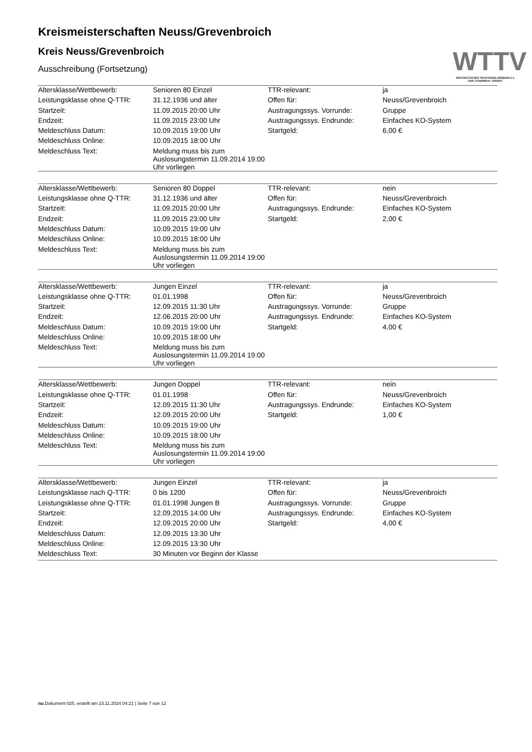WTTV
WESTDEUTSCHER TISCHTENNIS-VERBAND E.V.
FAIR. DYNAMISCH. VEREINT.
Kreismeisterschaften Neuss/Grevenbroich
Kreis Neuss/Grevenbroich
Ausschreibung (Fortsetzung)
| Altersklasse/Wettbewerb: | Senioren 80 Einzel | TTR-relevant: | ja |
| Leistungsklasse ohne Q-TTR: | 31.12.1936 und älter | Offen für: | Neuss/Grevenbroich |
| Startzeit: | 11.09.2015 20:00 Uhr | Austragungssys. Vorrunde: | Gruppe |
| Endzeit: | 11.09.2015 23:00 Uhr | Austragungssys. Endrunde: | Einfaches KO-System |
| Meldeschluss Datum: | 10.09.2015 19:00 Uhr | Startgeld: | 6,00 € |
| Meldeschluss Online: | 10.09.2015 18:00 Uhr | | |
| Meldeschluss Text: | Meldung muss bis zum Auslosungstermin 11.09.2014 19:00 Uhr vorliegen | | |
| Altersklasse/Wettbewerb: | Senioren 80 Doppel | TTR-relevant: | nein |
| Leistungsklasse ohne Q-TTR: | 31.12.1936 und älter | Offen für: | Neuss/Grevenbroich |
| Startzeit: | 11.09.2015 20:00 Uhr | Austragungssys. Endrunde: | Einfaches KO-System |
| Endzeit: | 11.09.2015 23:00 Uhr | Startgeld: | 2,00 € |
| Meldeschluss Datum: | 10.09.2015 19:00 Uhr | | |
| Meldeschluss Online: | 10.09.2015 18:00 Uhr | | |
| Meldeschluss Text: | Meldung muss bis zum Auslosungstermin 11.09.2014 19:00 Uhr vorliegen | | |
| Altersklasse/Wettbewerb: | Jungen Einzel | TTR-relevant: | ja |
| Leistungsklasse ohne Q-TTR: | 01.01.1998 | Offen für: | Neuss/Grevenbroich |
| Startzeit: | 12.09.2015 11:30 Uhr | Austragungssys. Vorrunde: | Gruppe |
| Endzeit: | 12.06.2015 20:00 Uhr | Austragungssys. Endrunde: | Einfaches KO-System |
| Meldeschluss Datum: | 10.09.2015 19:00 Uhr | Startgeld: | 4,00 € |
| Meldeschluss Online: | 10.09.2015 18:00 Uhr | | |
| Meldeschluss Text: | Meldung muss bis zum Auslosungstermin 11.09.2014 19:00 Uhr vorliegen | | |
| Altersklasse/Wettbewerb: | Jungen Doppel | TTR-relevant: | nein |
| Leistungsklasse ohne Q-TTR: | 01.01.1998 | Offen für: | Neuss/Grevenbroich |
| Startzeit: | 12.09.2015 11:30 Uhr | Austragungssys. Endrunde: | Einfaches KO-System |
| Endzeit: | 12.09.2015 20:00 Uhr | Startgeld: | 1,00 € |
| Meldeschluss Datum: | 10.09.2015 19:00 Uhr | | |
| Meldeschluss Online: | 10.09.2015 18:00 Uhr | | |
| Meldeschluss Text: | Meldung muss bis zum Auslosungstermin 11.09.2014 19:00 Uhr vorliegen | | |
| Altersklasse/Wettbewerb: | Jungen Einzel | TTR-relevant: | ja |
| Leistungsklasse nach Q-TTR: | 0 bis 1200 | Offen für: | Neuss/Grevenbroich |
| Leistungsklasse ohne Q-TTR: | 01.01.1998 Jungen B | Austragungssys. Vorrunde: | Gruppe |
| Startzeit: | 12.09.2015 14:00 Uhr | Austragungssys. Endrunde: | Einfaches KO-System |
| Endzeit: | 12.09.2015 20:00 Uhr | Startgeld: | 4,00 € |
| Meldeschluss Datum: | 12.09.2015 13:30 Uhr | | |
| Meldeschluss Online: | 12.09.2015 13:30 Uhr | | |
| Meldeschluss Text: | 30 Minuten vor Beginn der Klasse | | |
nu.Dokument 025, erstellt am 23.11.2024 04:21 | Seite 7 von 12